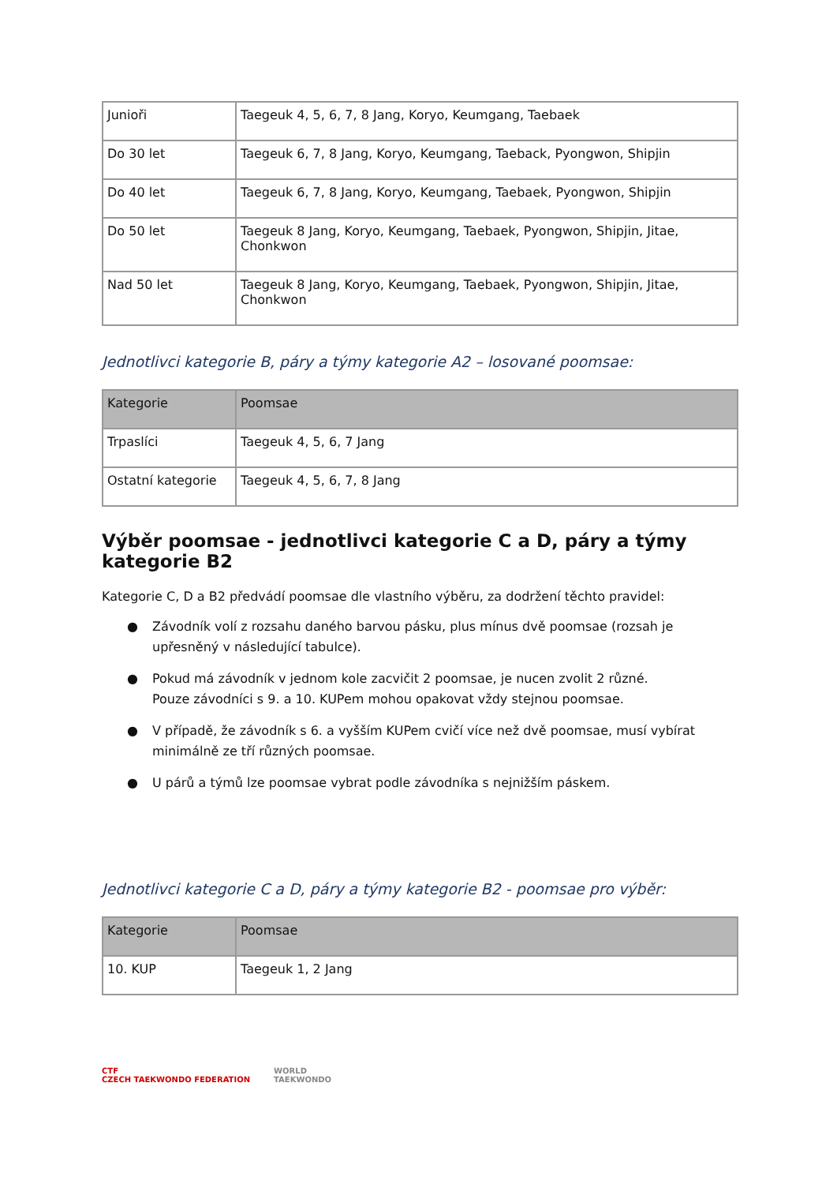| Junioři | Taegeuk 4, 5, 6, 7, 8 Jang, Koryo, Keumgang, Taebaek |
| Do 30 let | Taegeuk 6, 7, 8 Jang, Koryo, Keumgang, Taeback, Pyongwon, Shipjin |
| Do 40 let | Taegeuk 6, 7, 8 Jang, Koryo, Keumgang, Taebaek, Pyongwon, Shipjin |
| Do 50 let | Taegeuk 8 Jang, Koryo, Keumgang, Taebaek, Pyongwon, Shipjin, Jitae, Chonkwon |
| Nad 50 let | Taegeuk 8 Jang, Koryo, Keumgang, Taebaek, Pyongwon, Shipjin, Jitae, Chonkwon |
Jednotlivci kategorie B, páry a týmy kategorie A2 – losované poomsae:
| Kategorie | Poomsae |
| --- | --- |
| Trpaslíci | Taegeuk 4, 5, 6, 7 Jang |
| Ostatní kategorie | Taegeuk 4, 5, 6, 7, 8 Jang |
Výběr poomsae - jednotlivci kategorie C a D, páry a týmy kategorie B2
Kategorie C, D a B2 předvádí poomsae dle vlastního výběru, za dodržení těchto pravidel:
● Závodník volí z rozsahu daného barvou pásku, plus mínus dvě poomsae (rozsah je upřesněný v následující tabulce).
● Pokud má závodník v jednom kole zacvičit 2 poomsae, je nucen zvolit 2 různé.
Pouze závodníci s 9. a 10. KUPem mohou opakovat vždy stejnou poomsae.
● V případě, že závodník s 6. a vyšším KUPem cvičí více než dvě poomsae, musí vybírat minimálně ze tří různých poomsae.
● U párů a týmů lze poomsae vybrat podle závodníka s nejnižším páskem.
Jednotlivci kategorie C a D, páry a týmy kategorie B2 - poomsae pro výběr:
| Kategorie | Poomsae |
| --- | --- |
| 10. KUP | Taegeuk 1, 2 Jang |
CTF
CZECH TAEKWONDO FEDERATION WORLD
TAEKWONDO